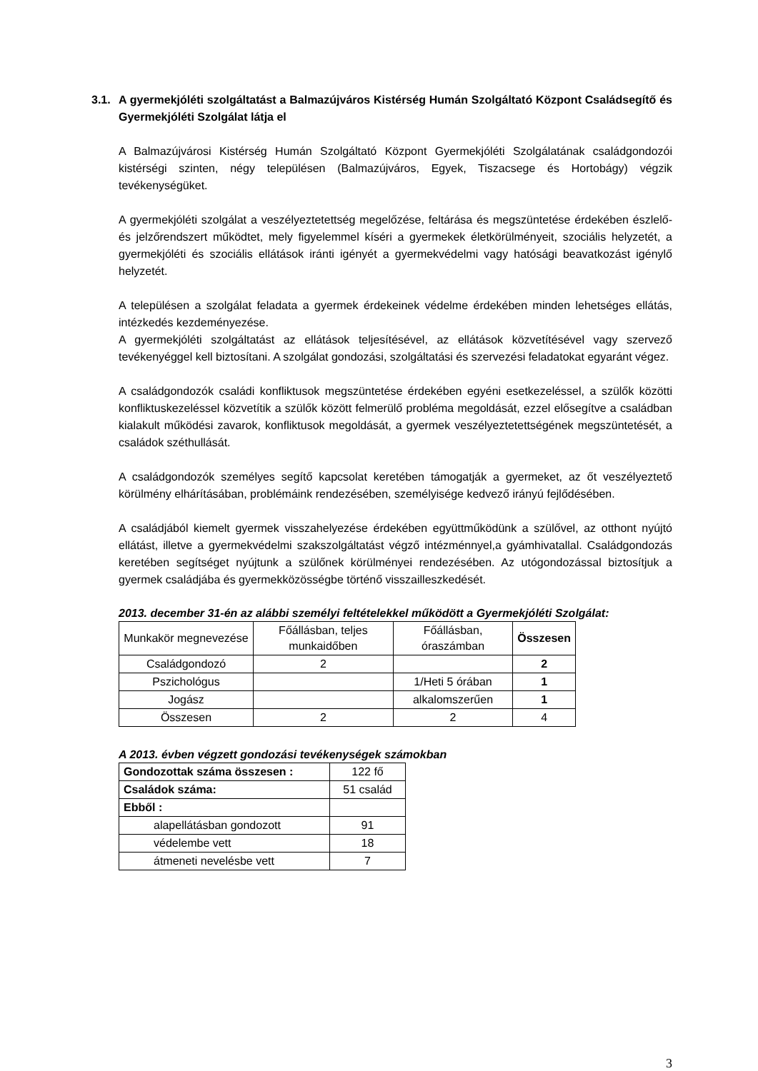3.1. A gyermekjóléti szolgáltatást a Balmazújváros Kistérség Humán Szolgáltató Központ Családsegítő és Gyermekjóléti Szolgálat látja el
A Balmazújvárosi Kistérség Humán Szolgáltató Központ Gyermekjóléti Szolgálatának családgondozói kistérségi szinten, négy településen (Balmazújváros, Egyek, Tiszacsege és Hortobágy) végzik tevékenységüket.
A gyermekjóléti szolgálat a veszélyeztetettség megelőzése, feltárása és megszüntetése érdekében észlelő- és jelzőrendszert működtet, mely figyelemmel kíséri a gyermekek életkörülményeit, szociális helyzetét, a gyermekjóléti és szociális ellátások iránti igényét a gyermekvédelmi vagy hatósági beavatkozást igénylő helyzetét.
A településen a szolgálat feladata a gyermek érdekeinek védelme érdekében minden lehetséges ellátás, intézkedés kezdeményezése.
A gyermekjóléti szolgáltatást az ellátások teljesítésével, az ellátások közvetítésével vagy szervező tevékenyéggel kell biztosítani. A szolgálat gondozási, szolgáltatási és szervezési feladatokat egyaránt végez.
A családgondozók családi konfliktusok megszüntetése érdekében egyéni esetkezeléssel, a szülők közötti konfliktuskezeléssel közvetítik a szülők között felmerülő probléma megoldását, ezzel elősegítve a családban kialakult működési zavarok, konfliktusok megoldását, a gyermek veszélyeztetettségének megszüntetését, a családok széthullását.
A családgondozók személyes segítő kapcsolat keretében támogatják a gyermeket, az őt veszélyeztető körülmény elhárításában, problémáink rendezésében, személyisége kedvező irányú fejlődésében.
A családjából kiemelt gyermek visszahelyezése érdekében együttműködünk a szülővel, az otthont nyújtó ellátást, illetve a gyermekvédelmi szakszolgáltatást végző intézménnyel,a gyámhivatallal. Családgondozás keretében segítséget nyújtunk a szülőnek körülményei rendezésében. Az utógondozással biztosítjuk a gyermek családjába és gyermekközösségbe történő visszailleszkedését.
2013. december 31-én az alábbi személyi feltételekkel működött a Gyermekjóléti Szolgálat:
| Munkakör megnevezése | Főállásban, teljes munkaidőben | Főállásban, óraszámban | Összesen |
| --- | --- | --- | --- |
| Családgondozó | 2 | | 2 |
| Pszichológus | | 1/Heti 5 órában | 1 |
| Jogász | | alkalomszerűen | 1 |
| Összesen | 2 | 2 | 4 |
A 2013. évben végzett gondozási tevékenységek számokban
| Gondozottak száma összesen : | 122 fő |
| Családok száma: | 51 család |
| Ebből : | |
| alapellátásban gondozott | 91 |
| védelembe vett | 18 |
| átmeneti nevelésbe vett | 7 |
3